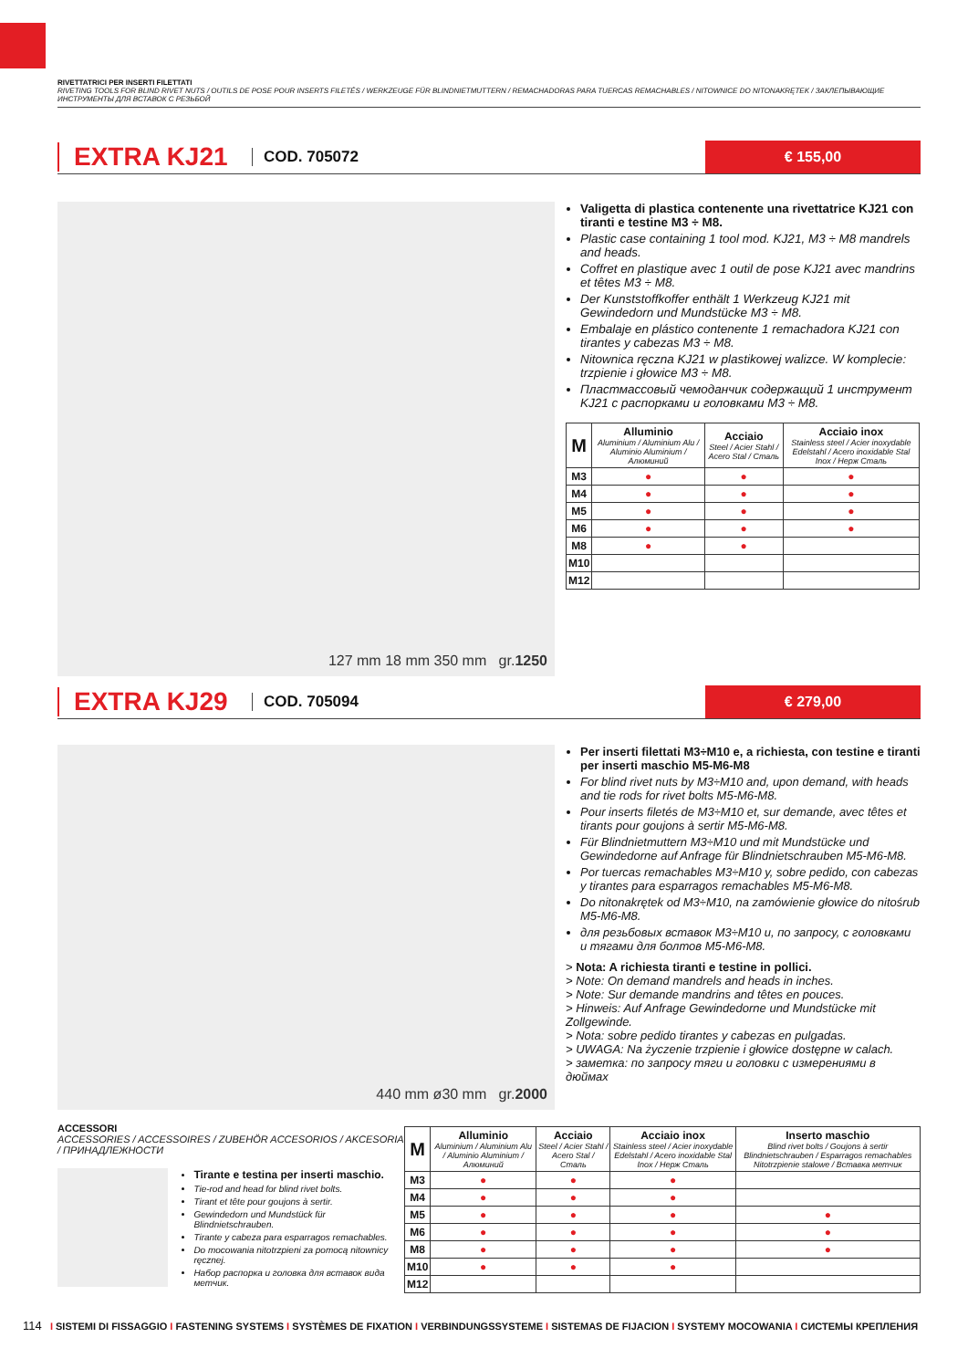RIVETTATRICI PER INSERTI FILETTATI
RIVETING TOOLS FOR BLIND RIVET NUTS / OUTILS DE POSE POUR INSERTS FILETÉS / WERKZEUGE FÜR BLINDNIETMUTTERN / REMACHADORAS PARA TUERCAS REMACHABLES / NITOWNICE DO NITONAKRĘTEK / ЗАКЛЕПЫВАЮЩИЕ ИНСТРУМЕНТЫ ДЛЯ ВСТАВОК С РЕЗЬБОЙ
EXTRA KJ21
COD. 705072
€ 155,00
127 mm 18 mm 350 mm gr. 1250
Valigetta di plastica contenente una rivettatrice KJ21 con tiranti e testine M3 ÷ M8.
Plastic case containing 1 tool mod. KJ21, M3 ÷ M8 mandrels and heads.
Coffret en plastique avec 1 outil de pose KJ21 avec mandrins et têtes M3 ÷ M8.
Der Kunststoffkoffer enthält 1 Werkzeug KJ21 mit Gewindedorn und Mundstücke M3 ÷ M8.
Embalaje en plástico contenente 1 remachadora KJ21 con tirantes y cabezas M3 ÷ M8.
Nitownica ręczna KJ21 w plastikowej walizce. W komplecie: trzpienie i głowice M3 ÷ M8.
Пластмассовый чемоданчик содержащий 1 инструмент KJ21 с распорками и головками M3 ÷ M8.
| M | Alluminio Aluminium / Aluminium Alu / Aluminio Aluminium / Алюминий | Acciaio Steel / Acier Stahl / Acero Stal / Сталь | Acciaio inox Stainless steel / Acier inoxydable Edelstahl / Acero inoxidable Stal Inox / Нерж Сталь |
| --- | --- | --- | --- |
| M3 | ● | ● | ● |
| M4 | ● | ● | ● |
| M5 | ● | ● | ● |
| M6 | ● | ● | ● |
| M8 | ● | ● | |
| M10 | | | |
| M12 | | | |
EXTRA KJ29
COD. 705094
€ 279,00
440 mm ø30 mm gr. 2000
Per inserti filettati M3÷M10 e, a richiesta, con testine e tiranti per inserti maschio M5-M6-M8
For blind rivet nuts by M3÷M10 and, upon demand, with heads and tie rods for rivet bolts M5-M6-M8.
Pour inserts filetés de M3÷M10 et, sur demande, avec têtes et tirants pour goujons à sertir M5-M6-M8.
Für Blindnietmuttern M3÷M10 und mit Mundstücke und Gewindedorne auf Anfrage für Blindnietschrauben M5-M6-M8.
Por tuercas remachables M3÷M10 y, sobre pedido, con cabezas y tirantes para esparragos remachables M5-M6-M8.
Do nitonakrętek od M3÷M10, na zamówienie głowice do nitośrub M5-M6-M8.
для резьбовых вставок M3÷M10 и, по запросу, с головками и тягами для болтов M5-M6-M8.
> Nota: A richiesta tiranti e testine in pollici.
> Note: On demand mandrels and heads in inches.
> Note: Sur demande mandrins and têtes en pouces.
> Hinweis: Auf Anfrage Gewindedorne und Mundstücke mit Zollgewinde.
> Nota: sobre pedido tirantes y cabezas en pulgadas.
> UWAGA: Na życzenie trzpienie i głowice dostępne w calach.
> заметка: по запросу тяги и головки с измерениями в дюймах
ACCESSORI
ACCESSORIES / ACCESSOIRES / ZUBEHÖR ACCESORIOS / AKCESORIA / ПРИНАДЛЕЖНОСТИ
Tirante e testina per inserti maschio.
Tie-rod and head for blind rivet bolts.
Tirant et tête pour goujons à sertir.
Gewindedorn und Mundstück für Blindnietschrauben.
Tirante y cabeza para esparragos remachables.
Do mocowania nitotrzpieni za pomocą nitownicy ręcznej.
Набор распорка и головка для вставок вида метчик.
| M | Alluminio Aluminium / Aluminium Alu / Aluminio Aluminium / Алюминий | Acciaio Steel / Acier Stahl / Acero Stal / Сталь | Acciaio inox Stainless steel / Acier inoxydable Edelstahl / Acero inoxidable Stal Inox / Нерж Сталь | Inserto maschio Blind rivet bolts / Goujons à sertir Blindnietschrauben / Esparragos remachables Nitotrzpienie stalowe / Вставка метчик |
| --- | --- | --- | --- | --- |
| M3 | ● | ● | ● | |
| M4 | ● | ● | ● | |
| M5 | ● | ● | ● | ● |
| M6 | ● | ● | ● | ● |
| M8 | ● | ● | ● | ● |
| M10 | ● | ● | ● | |
| M12 | | | | |
114 I SISTEMI DI FISSAGGIO I FASTENING SYSTEMS I SYSTÈMES DE FIXATION I VERBINDUNGSSYSTEME I SISTEMAS DE FIJACION I SYSTEMY MOCOWANIA I СИСТЕМЫ КРЕПЛЕНИЯ